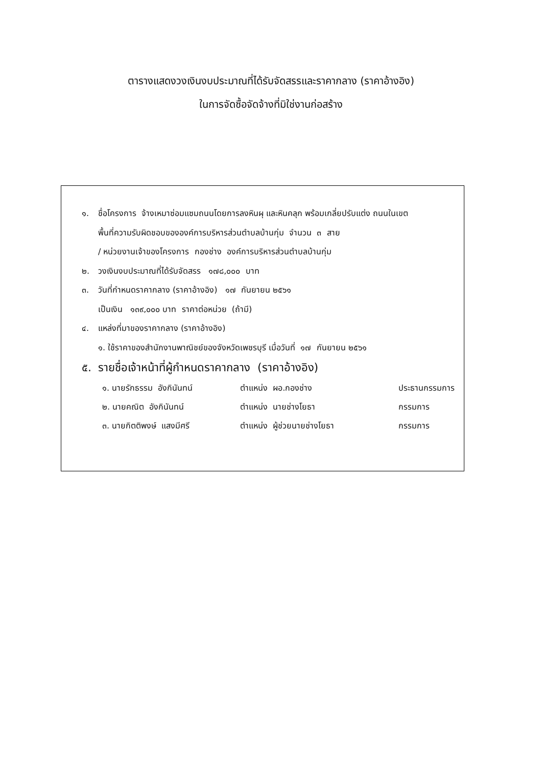ตารางแสดงวงเงินงบประมาณที่ได้รับจัดสรรและราคากลาง (ราคาอ้างอิง)
ในการจัดซื้อจัดจ้างที่มิใช่งานก่อสร้าง
๑. ชื่อโครงการ จ้างเหมาซ่อมแซมถนนโดยการลงหินผุ และหินคลุก พร้อมเกลี่ยปรับแต่ง ถนนในเขต
พื้นที่ความรับผิดชอบขององค์การบริหารส่วนตำบลบ้านกุ่ม จำนวน ๓ สาย
/ หน่วยงานเจ้าของโครงการ กองช่าง องค์การบริหารส่วนตำบลบ้านกุ่ม
๒. วงเงินงบประมาณที่ได้รับจัดสรร ๑๗๘,๐๐๐ บาท
๓. วันที่กำหนดราคากลาง (ราคาอ้างอิง) ๑๗ กันยายน ๒๕๖๑
เป็นเงิน ๑๓๙,๐๐๐ บาท ราคาต่อหน่วย (ถ้ามี)
๔. แหล่งที่มาของราคากลาง (ราคาอ้างอิง)
๑. ใช้ราคาของสำนักงานพาณิชย์ของจังหวัดเพชรบุรี เมื่อวันที่ ๑๗ กันยายน ๒๕๖๑
๕. รายชื่อเจ้าหน้าที่ผู้กำหนดราคากลาง (ราคาอ้างอิง)
| ๑. นายรักธรรม อังกินันทน์ | ตำแหน่ง ผอ.กองช่าง | ประธานกรรมการ |
| ๒. นายคณิต อังกินันทน์ | ตำแหน่ง นายช่างโยธา | กรรมการ |
| ๓. นายกิตติพงษ์ แสงมีศรี | ตำแหน่ง ผู้ช่วยนายช่างโยธา | กรรมการ |